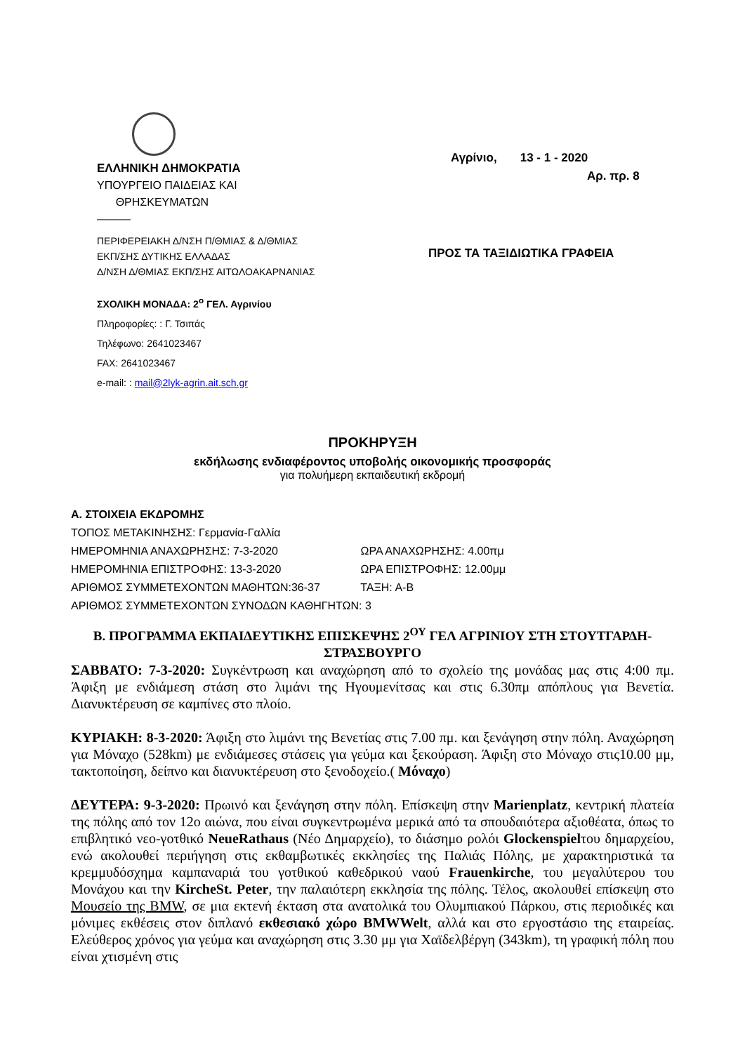ΕΛΛΗΝΙΚΗ ΔΗΜΟΚΡΑΤΙΑ
ΥΠΟΥΡΓΕΙΟ ΠΑΙΔΕΙΑΣ ΚΑΙ
ΘΡΗΣΚΕΥΜΑΤΩΝ
———
ΠΕΡΙΦΕΡΕΙΑΚΗ Δ/ΝΣΗ Π/ΘΜΙΑΣ & Δ/ΘΜΙΑΣ
ΕΚΠ/ΣΗΣ ΔΥΤΙΚΗΣ ΕΛΛΑΔΑΣ
Δ/ΝΣΗ Δ/ΘΜΙΑΣ ΕΚΠ/ΣΗΣ ΑΙΤΩΛΟΑΚΑΡΝΑΝΙΑΣ
ΣΧΟΛΙΚΗ ΜΟΝΑΔΑ: 2<sup>ο</sup> ΓΕΛ. Αγρινίου
Πληροφορίες: : Γ. Τσιπάς
Τηλέφωνο: 2641023467
FAX: 2641023467
e-mail: : mail@2lyk-agrin.ait.sch.gr
Αγρίνιο, 13 - 1 - 2020
Αρ. πρ. 8
ΠΡΟΣ ΤΑ ΤΑΞΙΔΙΩΤΙΚΑ ΓΡΑΦΕΙΑ
ΠΡΟΚΗΡΥΞΗ
εκδήλωσης ενδιαφέροντος υποβολής οικονομικής προσφοράς
για πολυήμερη εκπαιδευτική εκδρομή
Α. ΣΤΟΙΧΕΙΑ ΕΚΔΡΟΜΗΣ
ΤΟΠΟΣ ΜΕΤΑΚΙΝΗΣΗΣ: Γερμανία-Γαλλία
ΗΜΕΡΟΜΗΝΙΑ ΑΝΑΧΩΡΗΣΗΣ: 7-3-2020 ΩΡΑ ΑΝΑΧΩΡΗΣΗΣ: 4.00πμ
ΗΜΕΡΟΜΗΝΙΑ ΕΠΙΣΤΡΟΦΗΣ: 13-3-2020 ΩΡΑ ΕΠΙΣΤΡΟΦΗΣ: 12.00μμ
ΑΡΙΘΜΟΣ ΣΥΜΜΕΤΕΧΟΝΤΩΝ ΜΑΘΗΤΩΝ:36-37 ΤΑΞΗ: Α-Β
ΑΡΙΘΜΟΣ ΣΥΜΜΕΤΕΧΟΝΤΩΝ ΣΥΝΟΔΩΝ ΚΑΘΗΓΗΤΩΝ: 3
Β. ΠΡΟΓΡΑΜΜΑ ΕΚΠΑΙΔΕΥΤΙΚΗΣ ΕΠΙΣΚΕΨΗΣ 2<sup>ΟΥ</sup> ΓΕΛ ΑΓΡΙΝΙΟΥ ΣΤΗ ΣΤΟΥΤΓΑΡΔΗ-ΣΤΡΑΣΒΟΥΡΓΟ
ΣΑΒΒΑΤΟ: 7-3-2020: Συγκέντρωση και αναχώρηση από το σχολείο της μονάδας μας στις 4:00 πμ. Άφιξη με ενδιάμεση στάση στο λιμάνι της Ηγουμενίτσας και στις 6.30πμ απόπλους για Βενετία. Διανυκτέρευση σε καμπίνες στο πλοίο.
ΚΥΡΙΑΚΗ: 8-3-2020: Άφιξη στο λιμάνι της Βενετίας στις 7.00 πμ. και ξενάγηση στην πόλη. Αναχώρηση για Μόναχο (528km) με ενδιάμεσες στάσεις για γεύμα και ξεκούραση. Άφιξη στο Μόναχο στις10.00 μμ, τακτοποίηση, δείπνο και διανυκτέρευση στο ξενοδοχείο.( Μόναχο)
ΔΕΥΤΕΡΑ: 9-3-2020: Πρωινό και ξενάγηση στην πόλη. Επίσκεψη στην Marienplatz, κεντρική πλατεία της πόλης από τον 12ο αιώνα, που είναι συγκεντρωμένα μερικά από τα σπουδαιότερα αξιοθέατα, όπως το επιβλητικό νεο-γοτθικό NeueRathaus (Νέο Δημαρχείο), το διάσημο ρολόι Glockenspielτου δημαρχείου, ενώ ακολουθεί περιήγηση στις εκθαμβωτικές εκκλησίες της Παλιάς Πόλης, με χαρακτηριστικά τα κρεμμυδόσχημα καμπαναριά του γοτθικού καθεδρικού ναού Frauenkirche, του μεγαλύτερου του Μονάχου και την KircheSt. Peter, την παλαιότερη εκκλησία της πόλης. Τέλος, ακολουθεί επίσκεψη στο Μουσείο της BMW, σε μια εκτενή έκταση στα ανατολικά του Ολυμπιακού Πάρκου, στις περιοδικές και μόνιμες εκθέσεις στον διπλανό εκθεσιακό χώρο BMWWelt, αλλά και στο εργοστάσιο της εταιρείας. Ελεύθερος χρόνος για γεύμα και αναχώρηση στις 3.30 μμ για Χαϊδελβέργη (343km), τη γραφική πόλη που είναι χτισμένη στις